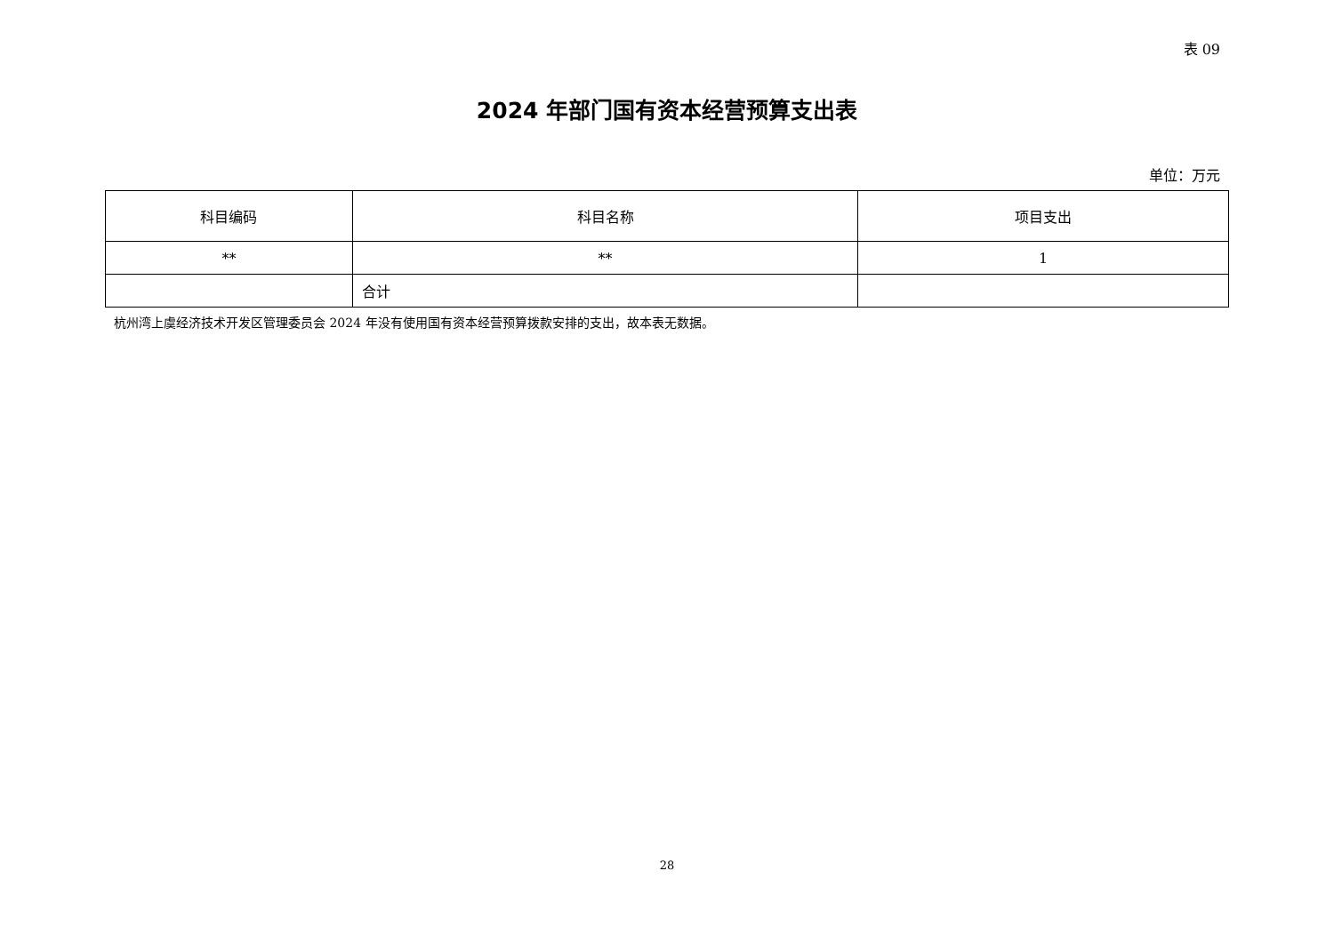表 09
2024 年部门国有资本经营预算支出表
单位：万元
| 科目编码 | 科目名称 | 项目支出 |
| --- | --- | --- |
| ** | ** | 1 |
| | 合计 | |
杭州湾上虞经济技术开发区管理委员会 2024 年没有使用国有资本经营预算拨款安排的支出，故本表无数据。
28